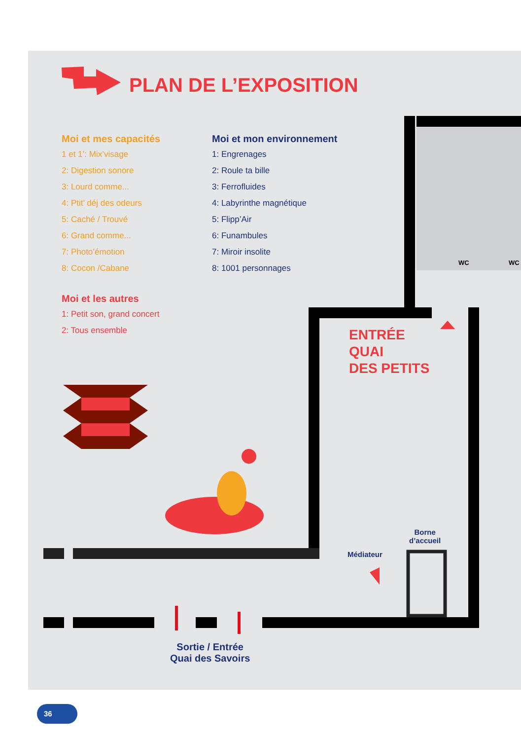PLAN DE L’EXPOSITION
Moi et mes capacités
1 et 1’: Mix’visage
2: Digestion sonore
3: Lourd comme...
4: Ptit’ déj des odeurs
5: Caché / Trouvé
6: Grand comme...
7: Photo’émotion
8: Cocon /Cabane
Moi et les autres
1: Petit son, grand concert
2: Tous ensemble
Moi et mon environnement
1: Engrenages
2: Roule ta bille
3: Ferrofluides
4: Labyrinthe magnétique
5: Flipp’Air
6: Funambules
7: Miroir insolite
8: 1001 personnages
WC WC
ENTRÉE
QUAI
DES PETITS
Borne
d’accueil
Médiateur
Sortie / Entrée
Quai des Savoirs
36